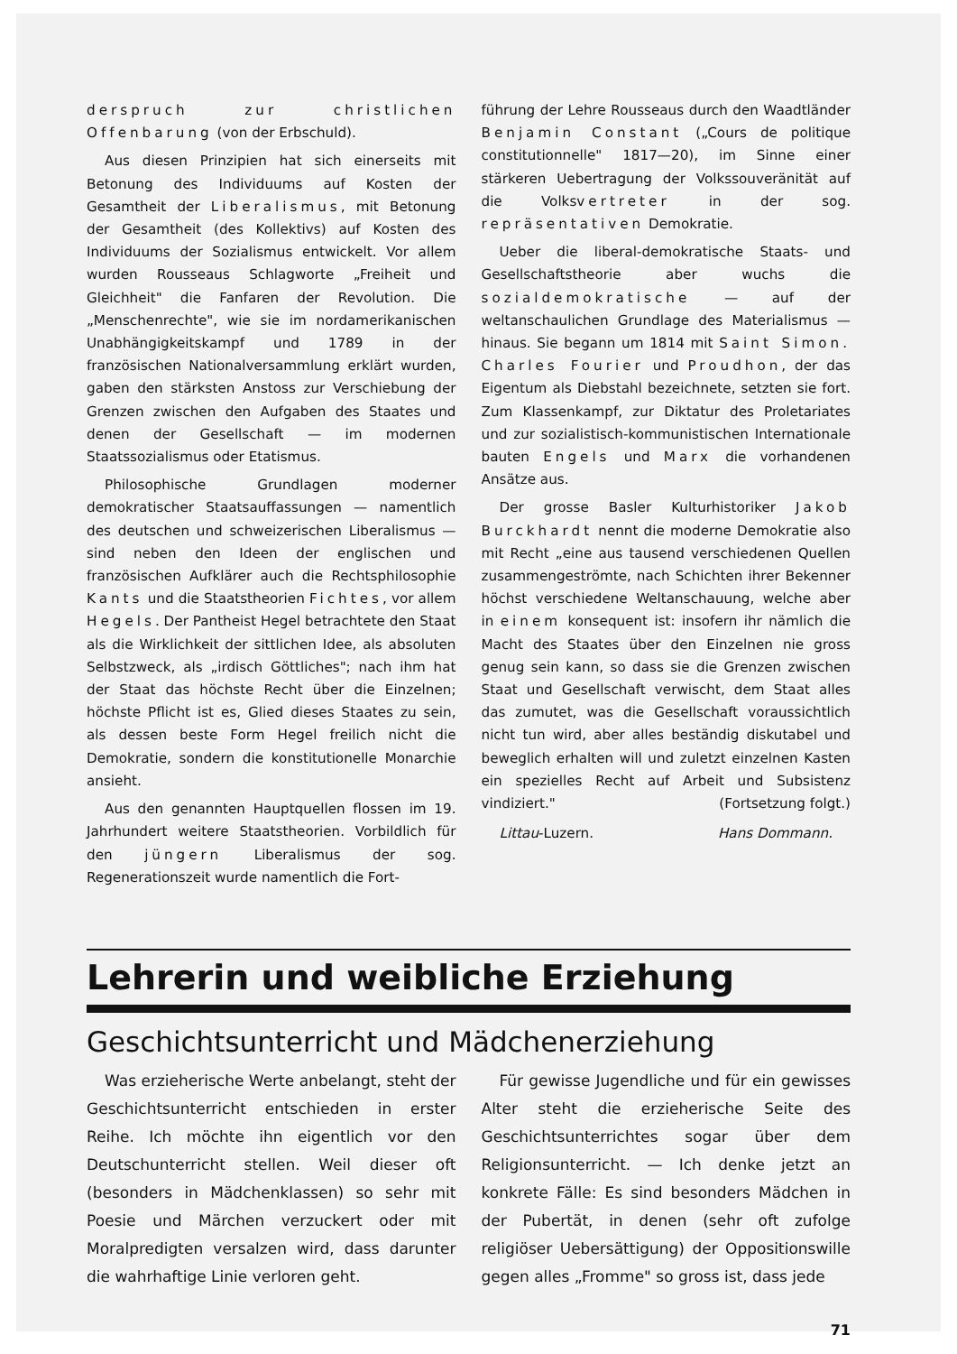derspruch zur christlichen Offenbarung (von der Erbschuld).
Aus diesen Prinzipien hat sich einerseits mit Betonung des Individuums auf Kosten der Gesamtheit der Liberalismus, mit Betonung der Gesamtheit (des Kollektivs) auf Kosten des Individuums der Sozialismus entwickelt. Vor allem wurden Rousseaus Schlagworte „Freiheit und Gleichheit" die Fanfaren der Revolution. Die „Menschenrechte", wie sie im nordamerikanischen Unabhängigkeitskampf und 1789 in der französischen Nationalversammlung erklärt wurden, gaben den stärksten Anstoss zur Verschiebung der Grenzen zwischen den Aufgaben des Staates und denen der Gesellschaft — im modernen Staatssozialismus oder Etatismus.
Philosophische Grundlagen moderner demokratischer Staatsauffassungen — namentlich des deutschen und schweizerischen Liberalismus — sind neben den Ideen der englischen und französischen Aufklärer auch die Rechtsphilosophie Kants und die Staatstheorien Fichtes, vor allem Hegels. Der Pantheist Hegel betrachtete den Staat als die Wirklichkeit der sittlichen Idee, als absoluten Selbstzweck, als „irdisch Göttliches"; nach ihm hat der Staat das höchste Recht über die Einzelnen; höchste Pflicht ist es, Glied dieses Staates zu sein, als dessen beste Form Hegel freilich nicht die Demokratie, sondern die konstitutionelle Monarchie ansieht.
Aus den genannten Hauptquellen flossen im 19. Jahrhundert weitere Staatstheorien. Vorbildlich für den jüngern Liberalismus der sog. Regenerationszeit wurde namentlich die Fort-
führung der Lehre Rousseaus durch den Waadtländer Benjamin Constant („Cours de politique constitutionnelle" 1817—20), im Sinne einer stärkeren Uebertragung der Volkssouveränität auf die Volksvertreter in der sog. repräsentativen Demokratie.
Ueber die liberal-demokratische Staats- und Gesellschaftstheorie aber wuchs die sozialdemokratische — auf der weltanschaulichen Grundlage des Materialismus — hinaus. Sie begann um 1814 mit Saint Simon. Charles Fourier und Proudhon, der das Eigentum als Diebstahl bezeichnete, setzten sie fort. Zum Klassenkampf, zur Diktatur des Proletariates und zur sozialistisch-kommunistischen Internationale bauten Engels und Marx die vorhandenen Ansätze aus.
Der grosse Basler Kulturhistoriker Jakob Burckhardt nennt die moderne Demokratie also mit Recht „eine aus tausend verschiedenen Quellen zusammengeströmte, nach Schichten ihrer Bekenner höchst verschiedene Weltanschauung, welche aber in einem konsequent ist: insofern ihr nämlich die Macht des Staates über den Einzelnen nie gross genug sein kann, so dass sie die Grenzen zwischen Staat und Gesellschaft verwischt, dem Staat alles das zumutet, was die Gesellschaft voraussichtlich nicht tun wird, aber alles beständig diskutabel und beweglich erhalten will und zuletzt einzelnen Kasten ein spezielles Recht auf Arbeit und Subsistenz vindiziert." (Fortsetzung folgt.)
Littau-Luzern. Hans Dommann.
Lehrerin und weibliche Erziehung
Geschichtsunterricht und Mädchenerziehung
Was erzieherische Werte anbelangt, steht der Geschichtsunterricht entschieden in erster Reihe. Ich möchte ihn eigentlich vor den Deutschunterricht stellen. Weil dieser oft (besonders in Mädchenklassen) so sehr mit Poesie und Märchen verzuckert oder mit Moralpredigten versalzen wird, dass darunter die wahrhaftige Linie verloren geht.
Für gewisse Jugendliche und für ein gewisses Alter steht die erzieherische Seite des Geschichtsunterrichtes sogar über dem Religionsunterricht. — Ich denke jetzt an konkrete Fälle: Es sind besonders Mädchen in der Pubertät, in denen (sehr oft zufolge religiöser Uebersättigung) der Oppositionswille gegen alles „Fromme" so gross ist, dass jede
71